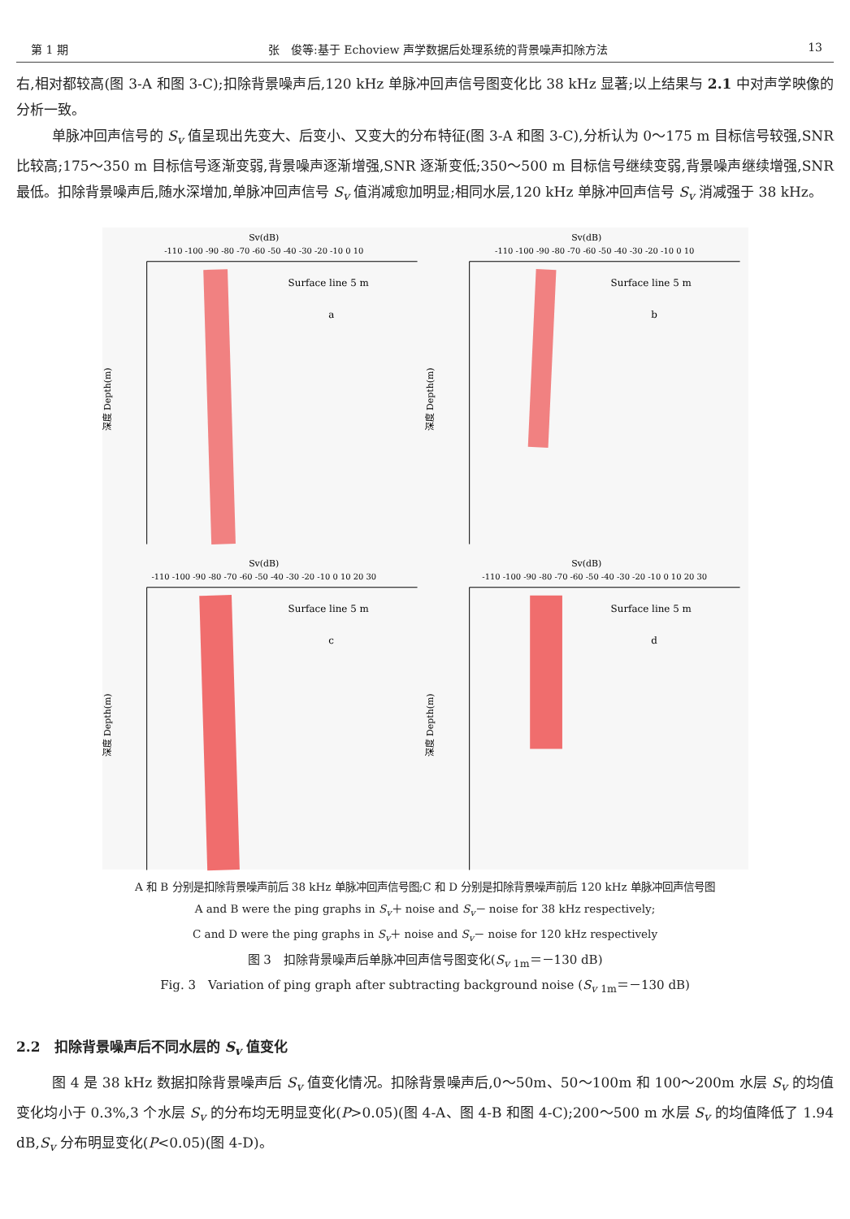第 1 期 张　俊等:基于 Echoview 声学数据后处理系统的背景噪声扣除方法 13
右,相对都较高(图 3-A 和图 3-C);扣除背景噪声后,120 kHz 单脉冲回声信号图变化比 38 kHz 显著;以上结果与 2.1 中对声学映像的分析一致。
单脉冲回声信号的 S<sub>v</sub> 值呈现出先变大、后变小、又变大的分布特征(图 3-A 和图 3-C),分析认为 0～175 m 目标信号较强,SNR 比较高;175～350 m 目标信号逐渐变弱,背景噪声逐渐增强,SNR 逐渐变低;350～500 m 目标信号继续变弱,背景噪声继续增强,SNR 最低。扣除背景噪声后,随水深增加,单脉冲回声信号 S<sub>v</sub> 值消减愈加明显;相同水层,120 kHz 单脉冲回声信号 S<sub>v</sub> 消减强于 38 kHz。
Sv(dB)
-110 -100 -90 -80 -70 -60 -50 -40 -30 -20 -10 0 10
Surface line 5 m
a
深度 Depth(m)
Sv(dB)
-110 -100 -90 -80 -70 -60 -50 -40 -30 -20 -10 0 10
Surface line 5 m
b
深度 Depth(m)
Sv(dB)
-110 -100 -90 -80 -70 -60 -50 -40 -30 -20 -10 0 10 20 30
Surface line 5 m
c
深度 Depth(m)
Sv(dB)
-110 -100 -90 -80 -70 -60 -50 -40 -30 -20 -10 0 10 20 30
Surface line 5 m
d
深度 Depth(m)
A 和 B 分别是扣除背景噪声前后 38 kHz 单脉冲回声信号图;C 和 D 分别是扣除背景噪声前后 120 kHz 单脉冲回声信号图
A and B were the ping graphs in S<sub>v</sub>＋ noise and S<sub>v</sub>－ noise for 38 kHz respectively;
C and D were the ping graphs in S<sub>v</sub>＋ noise and S<sub>v</sub>－ noise for 120 kHz respectively
图 3　扣除背景噪声后单脉冲回声信号图变化(S<sub>v</sub> <sub>1m</sub>＝－130 dB)
Fig. 3　Variation of ping graph after subtracting background noise (S<sub>v</sub> <sub>1m</sub>＝－130 dB)
2.2　扣除背景噪声后不同水层的 S<sub>v</sub> 值变化
图 4 是 38 kHz 数据扣除背景噪声后 S<sub>v</sub> 值变化情况。扣除背景噪声后,0～50m、50～100m 和 100～200m 水层 S<sub>v</sub> 的均值变化均小于 0.3%,3 个水层 S<sub>v</sub> 的分布均无明显变化(P>0.05)(图 4-A、图 4-B 和图 4-C);200～500 m 水层 S<sub>v</sub> 的均值降低了 1.94 dB,S<sub>v</sub> 分布明显变化(P<0.05)(图 4-D)。